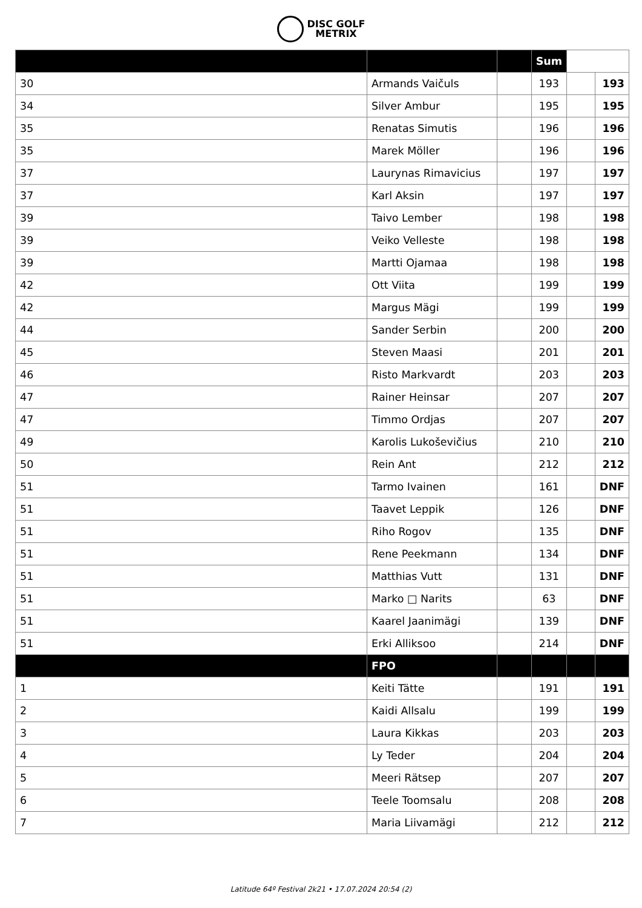DISC GOLF
METRIX
| | | | Sum | | |
| --- | --- | --- | --- | --- | --- |
| 30 | Armands Vaičuls | | 193 | | 193 |
| 34 | Silver Ambur | | 195 | | 195 |
| 35 | Renatas Simutis | | 196 | | 196 |
| 35 | Marek Möller | | 196 | | 196 |
| 37 | Laurynas Rimavicius | | 197 | | 197 |
| 37 | Karl Aksin | | 197 | | 197 |
| 39 | Taivo Lember | | 198 | | 198 |
| 39 | Veiko Velleste | | 198 | | 198 |
| 39 | Martti Ojamaa | | 198 | | 198 |
| 42 | Ott Viita | | 199 | | 199 |
| 42 | Margus Mägi | | 199 | | 199 |
| 44 | Sander Serbin | | 200 | | 200 |
| 45 | Steven Maasi | | 201 | | 201 |
| 46 | Risto Markvardt | | 203 | | 203 |
| 47 | Rainer Heinsar | | 207 | | 207 |
| 47 | Timmo Ordjas | | 207 | | 207 |
| 49 | Karolis Lukoševičius | | 210 | | 210 |
| 50 | Rein Ant | | 212 | | 212 |
| 51 | Tarmo Ivainen | | 161 | | DNF |
| 51 | Taavet Leppik | | 126 | | DNF |
| 51 | Riho Rogov | | 135 | | DNF |
| 51 | Rene Peekmann | | 134 | | DNF |
| 51 | Matthias Vutt | | 131 | | DNF |
| 51 | Marko □ Narits | | 63 | | DNF |
| 51 | Kaarel Jaanimägi | | 139 | | DNF |
| 51 | Erki Alliksoo | | 214 | | DNF |
| | FPO | | | | |
| 1 | Keiti Tätte | | 191 | | 191 |
| 2 | Kaidi Allsalu | | 199 | | 199 |
| 3 | Laura Kikkas | | 203 | | 203 |
| 4 | Ly Teder | | 204 | | 204 |
| 5 | Meeri Rätsep | | 207 | | 207 |
| 6 | Teele Toomsalu | | 208 | | 208 |
| 7 | Maria Liivamägi | | 212 | | 212 |
Latitude 64º Festival 2k21 • 17.07.2024 20:54 (2)